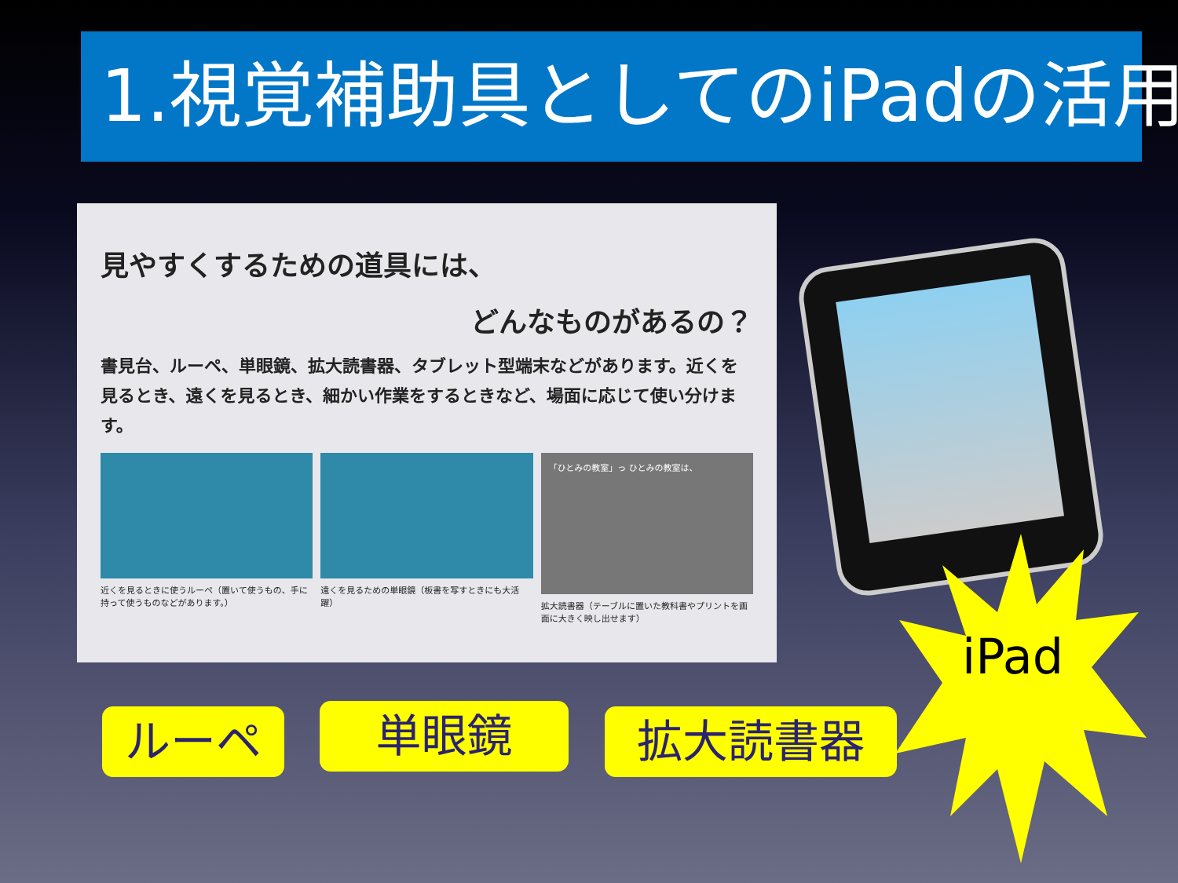1.視覚補助具としてのiPadの活用
見やすくするための道具には、
どんなものがあるの？
書見台、ルーペ、単眼鏡、拡大読書器、タブレット型端末などがあります。近くを見るとき、遠くを見るとき、細かい作業をするときなど、場面に応じて使い分けます。
近くを見るときに使うルーペ（置いて使うもの、手に持って使うものなどがあります。）
遠くを見るための単眼鏡（板書を写すときにも大活躍）
「ひとみの教室」っ ひとみの教室は、
拡大読書器（テーブルに置いた教科書やプリントを画面に大きく映し出せます）
iPad
ルーペ 単眼鏡 拡大読書器